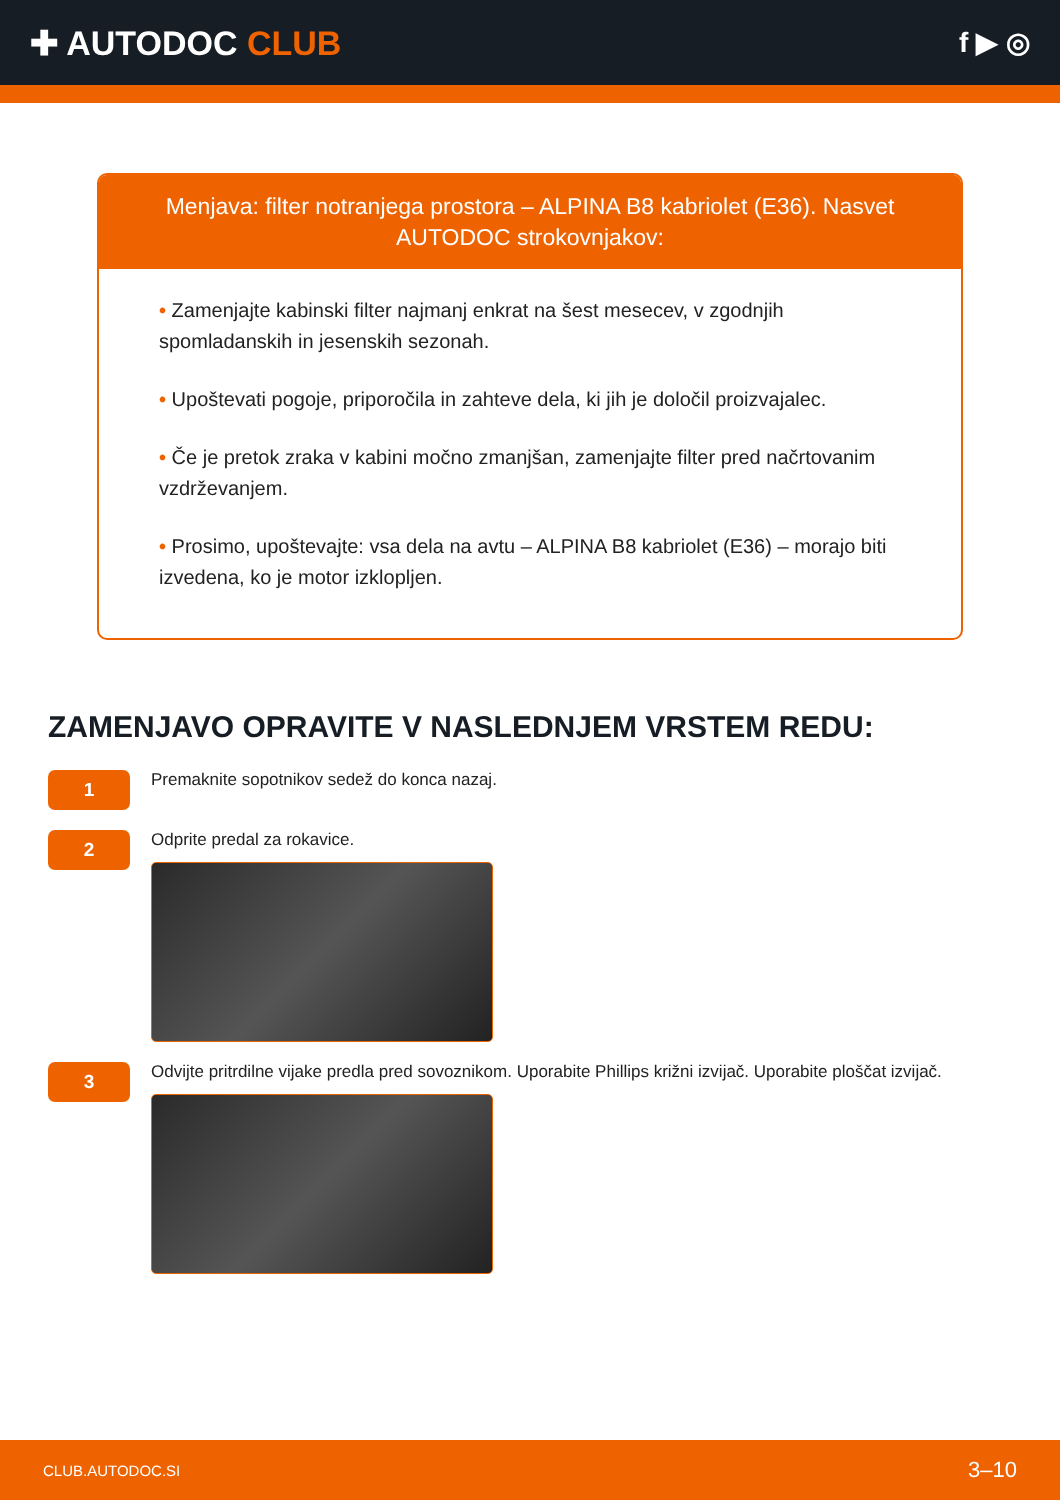✚ AUTODOC CLUB
f ▶ ◎
Menjava: filter notranjega prostora – ALPINA B8 kabriolet (E36). Nasvet AUTODOC strokovnjakov:
• Zamenjajte kabinski filter najmanj enkrat na šest mesecev, v zgodnjih spomladanskih in jesenskih sezonah.
• Upoštevati pogoje, priporočila in zahteve dela, ki jih je določil proizvajalec.
• Če je pretok zraka v kabini močno zmanjšan, zamenjajte filter pred načrtovanim vzdrževanjem.
• Prosimo, upoštevajte: vsa dela na avtu – ALPINA B8 kabriolet (E36) – morajo biti izvedena, ko je motor izklopljen.
ZAMENJAVO OPRAVITE V NASLEDNJEM VRSTEM REDU:
1
Premaknite sopotnikov sedež do konca nazaj.
2
Odprite predal za rokavice.
3
Odvijte pritrdilne vijake predla pred sovoznikom. Uporabite Phillips križni izvijač. Uporabite ploščat izvijač.
CLUB.AUTODOC.SI 3–10